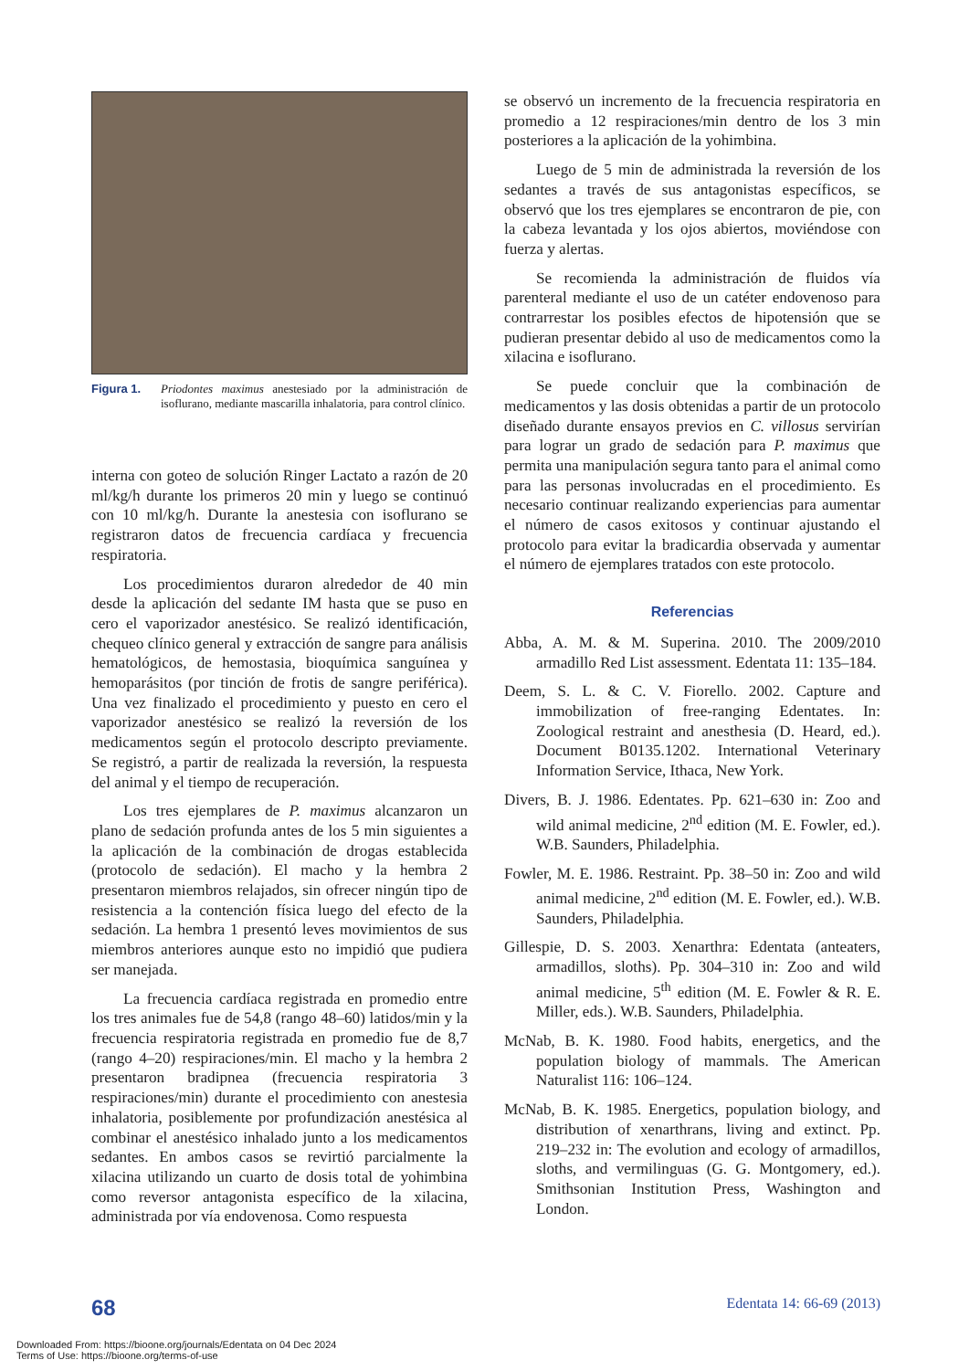Figura 1. Priodontes maximus anestesiado por la administración de isoflurano, mediante mascarilla inhalatoria, para control clínico.
interna con goteo de solución Ringer Lactato a razón de 20 ml/kg/h durante los primeros 20 min y luego se continuó con 10 ml/kg/h. Durante la anestesia con isoflurano se registraron datos de frecuencia cardíaca y frecuencia respiratoria.
Los procedimientos duraron alrededor de 40 min desde la aplicación del sedante IM hasta que se puso en cero el vaporizador anestésico. Se realizó identificación, chequeo clínico general y extracción de sangre para análisis hematológicos, de hemostasia, bioquímica sanguínea y hemoparásitos (por tinción de frotis de sangre periférica). Una vez finalizado el procedimiento y puesto en cero el vaporizador anestésico se realizó la reversión de los medicamentos según el protocolo descripto previamente. Se registró, a partir de realizada la reversión, la respuesta del animal y el tiempo de recuperación.
Los tres ejemplares de P. maximus alcanzaron un plano de sedación profunda antes de los 5 min siguientes a la aplicación de la combinación de drogas establecida (protocolo de sedación). El macho y la hembra 2 presentaron miembros relajados, sin ofrecer ningún tipo de resistencia a la contención física luego del efecto de la sedación. La hembra 1 presentó leves movimientos de sus miembros anteriores aunque esto no impidió que pudiera ser manejada.
La frecuencia cardíaca registrada en promedio entre los tres animales fue de 54,8 (rango 48–60) latidos/min y la frecuencia respiratoria registrada en promedio fue de 8,7 (rango 4–20) respiraciones/min. El macho y la hembra 2 presentaron bradipnea (frecuencia respiratoria 3 respiraciones/min) durante el procedimiento con anestesia inhalatoria, posiblemente por profundización anestésica al combinar el anestésico inhalado junto a los medicamentos sedantes. En ambos casos se revirtió parcialmente la xilacina utilizando un cuarto de dosis total de yohimbina como reversor antagonista específico de la xilacina, administrada por vía endovenosa. Como respuesta
se observó un incremento de la frecuencia respiratoria en promedio a 12 respiraciones/min dentro de los 3 min posteriores a la aplicación de la yohimbina.
Luego de 5 min de administrada la reversión de los sedantes a través de sus antagonistas específicos, se observó que los tres ejemplares se encontraron de pie, con la cabeza levantada y los ojos abiertos, moviéndose con fuerza y alertas.
Se recomienda la administración de fluidos vía parenteral mediante el uso de un catéter endovenoso para contrarrestar los posibles efectos de hipotensión que se pudieran presentar debido al uso de medicamentos como la xilacina e isoflurano.
Se puede concluir que la combinación de medicamentos y las dosis obtenidas a partir de un protocolo diseñado durante ensayos previos en C. villosus servirían para lograr un grado de sedación para P. maximus que permita una manipulación segura tanto para el animal como para las personas involucradas en el procedimiento. Es necesario continuar realizando experiencias para aumentar el número de casos exitosos y continuar ajustando el protocolo para evitar la bradicardia observada y aumentar el número de ejemplares tratados con este protocolo.
Referencias
Abba, A. M. & M. Superina. 2010. The 2009/2010 armadillo Red List assessment. Edentata 11: 135–184.
Deem, S. L. & C. V. Fiorello. 2002. Capture and immobilization of free-ranging Edentates. In: Zoological restraint and anesthesia (D. Heard, ed.). Document B0135.1202. International Veterinary Information Service, Ithaca, New York.
Divers, B. J. 1986. Edentates. Pp. 621–630 in: Zoo and wild animal medicine, 2<sup>nd</sup> edition (M. E. Fowler, ed.). W.B. Saunders, Philadelphia.
Fowler, M. E. 1986. Restraint. Pp. 38–50 in: Zoo and wild animal medicine, 2<sup>nd</sup> edition (M. E. Fowler, ed.). W.B. Saunders, Philadelphia.
Gillespie, D. S. 2003. Xenarthra: Edentata (anteaters, armadillos, sloths). Pp. 304–310 in: Zoo and wild animal medicine, 5<sup>th</sup> edition (M. E. Fowler & R. E. Miller, eds.). W.B. Saunders, Philadelphia.
McNab, B. K. 1980. Food habits, energetics, and the population biology of mammals. The American Naturalist 116: 106–124.
McNab, B. K. 1985. Energetics, population biology, and distribution of xenarthrans, living and extinct. Pp. 219–232 in: The evolution and ecology of armadillos, sloths, and vermilinguas (G. G. Montgomery, ed.). Smithsonian Institution Press, Washington and London.
68 Edentata 14: 66-69 (2013)
Downloaded From: https://bioone.org/journals/Edentata on 04 Dec 2024
Terms of Use: https://bioone.org/terms-of-use